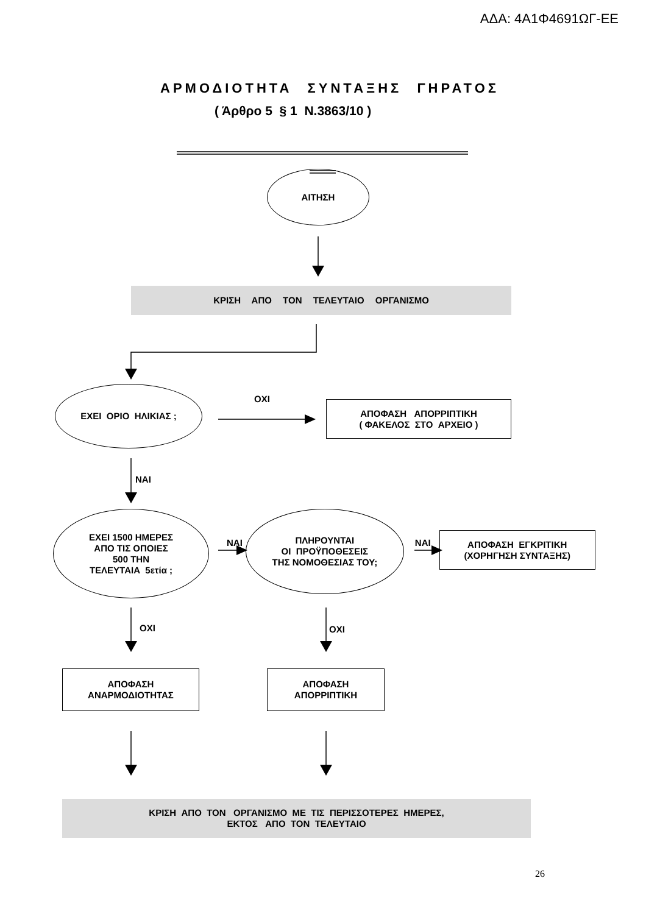ΑΔΑ: 4Α1Φ4691ΩΓ-ΕΕ
ΑΡΜΟΔΙΟΤΗΤΑ ΣΥΝΤΑΞΗΣ ΓΗΡΑΤΟΣ
( Άρθρο 5 § 1 Ν.3863/10 )
ΑΙΤΗΣΗ
ΚΡΙΣΗ ΑΠΟ ΤΟΝ ΤΕΛΕΥΤΑΙΟ ΟΡΓΑΝΙΣΜΟ
ΕΧΕΙ ΟΡΙΟ ΗΛΙΚΙΑΣ ;
ΟΧΙ
ΑΠΟΦΑΣΗ ΑΠΟΡΡΙΠΤΙΚΗ
( ΦΑΚΕΛΟΣ ΣΤΟ ΑΡΧΕΙΟ )
ΝΑΙ
ΕΧΕΙ 1500 ΗΜΕΡΕΣ
ΑΠΟ ΤΙΣ ΟΠΟΙΕΣ
500 ΤΗΝ
ΤΕΛΕΥΤΑΙΑ 5ετία ;
ΝΑΙ
ΠΛΗΡΟΥΝΤΑΙ
ΟΙ ΠΡΟΫΠΟΘΕΣΕΙΣ
ΤΗΣ ΝΟΜΟΘΕΣΙΑΣ ΤΟΥ;
ΝΑΙ
ΑΠΟΦΑΣΗ ΕΓΚΡΙΤΙΚΗ
(ΧΟΡΗΓΗΣΗ ΣΥΝΤΑΞΗΣ)
ΟΧΙ ΟΧΙ
ΑΠΟΦΑΣΗ
ΑΝΑΡΜΟΔΙΟΤΗΤΑΣ
ΑΠΟΦΑΣΗ
ΑΠΟΡΡΙΠΤΙΚΗ
ΚΡΙΣΗ ΑΠΟ ΤΟΝ ΟΡΓΑΝΙΣΜΟ ΜΕ ΤΙΣ ΠΕΡΙΣΣΟΤΕΡΕΣ ΗΜΕΡΕΣ,
ΕΚΤΟΣ ΑΠΟ ΤΟΝ ΤΕΛΕΥΤΑΙΟ
26